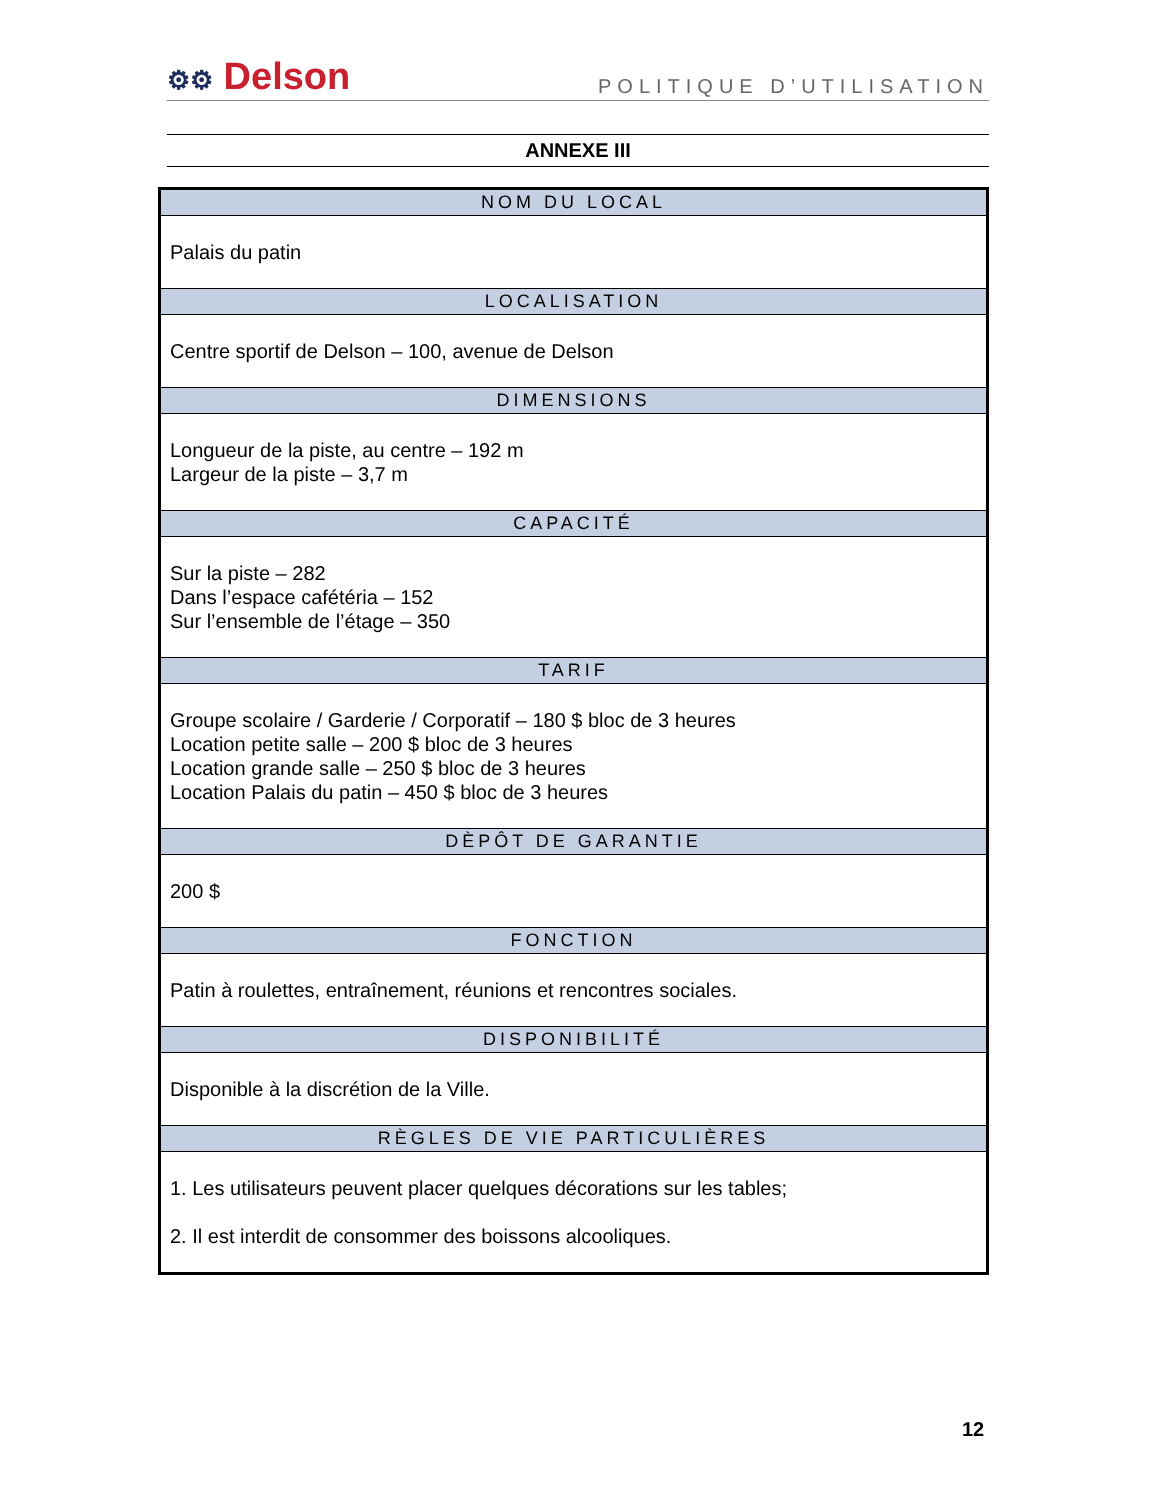⚙⚙ Delson
POLITIQUE D’UTILISATION
ANNEXE III
| NOM DU LOCAL |
| --- |
| Palais du patin |
| LOCALISATION |
| Centre sportif de Delson – 100, avenue de Delson |
| DIMENSIONS |
| Longueur de la piste, au centre – 192 m Largeur de la piste – 3,7 m |
| CAPACITÉ |
| Sur la piste – 282 Dans l’espace cafétéria – 152 Sur l’ensemble de l’étage – 350 |
| TARIF |
| Groupe scolaire / Garderie / Corporatif – 180 $ bloc de 3 heures Location petite salle – 200 $ bloc de 3 heures Location grande salle – 250 $ bloc de 3 heures Location Palais du patin – 450 $ bloc de 3 heures |
| DÈPÔT DE GARANTIE |
| 200 $ |
| FONCTION |
| Patin à roulettes, entraînement, réunions et rencontres sociales. |
| DISPONIBILITÉ |
| Disponible à la discrétion de la Ville. |
| RÈGLES DE VIE PARTICULIÈRES |
| 1. Les utilisateurs peuvent placer quelques décorations sur les tables; 2. Il est interdit de consommer des boissons alcooliques. |
12